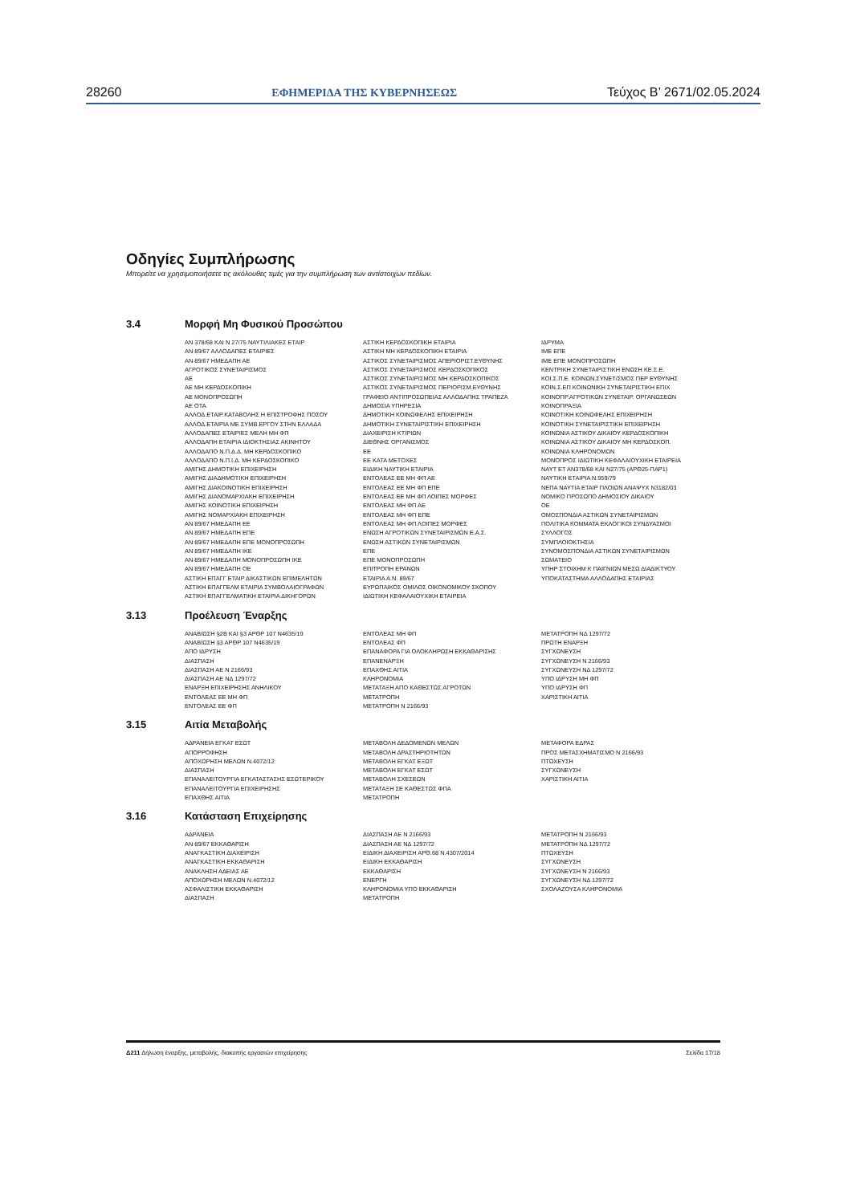28260 ΕΦΗΜΕΡΙΔΑ ΤΗΣ ΚΥΒΕΡΝΗΣΕΩΣ Τεύχος B’ 2671/02.05.2024
Οδηγίες Συμπλήρωσης
Μπορείτε να χρησιμοποιήσετε τις ακόλουθες τιμές για την συμπλήρωση των αντίστοιχων πεδίων.
3.4 Μορφή Μη Φυσικού Προσώπου
ΑΝ 378/68 ΚΑΙ Ν 27/75 ΝΑΥΤΙΛΙΑΚΕΣ ΕΤΑΙΡ
ΑΝ 89/67 ΑΛΛΟΔΑΠΕΣ ΕΤΑΙΡΙΕΣ
ΑΝ 89/67 ΗΜΕΔΑΠΗ ΑΕ
ΑΓΡΟΤΙΚΟΣ ΣΥΝΕΤΑΙΡΙΣΜΟΣ
ΑΕ
ΑΕ ΜΗ ΚΕΡΔΟΣΚΟΠΙΚΗ
ΑΕ ΜΟΝΟΠΡΟΣΩΠΗ
ΑΕ ΟΤΑ
ΑΛΛΟΔ.ΕΤΑΙΡ.ΚΑΤΑΒΟΛΗΣ Η ΕΠΙΣΤΡΟΦΗΣ ΠΟΣΟΥ
ΑΛΛΟΔ.ΕΤΑΙΡΙΑ ΜΕ ΣΥΜΒ.ΕΡΓΟΥ ΣΤΗΝ ΕΛΛΑΔΑ
ΑΛΛΟΔΑΠΕΣ ΕΤΑΙΡΙΕΣ ΜΕΛΗ ΜΗ ΦΠ
ΑΛΛΟΔΑΠΗ ΕΤΑΙΡΙΑ ΙΔΙΟΚΤΗΣΙΑΣ ΑΚΙΝΗΤΟΥ
ΑΛΛΟΔΑΠΟ Ν.Π.Δ.Δ. ΜΗ ΚΕΡΔΟΣΚΟΠΙΚΟ
ΑΛΛΟΔΑΠΟ Ν.Π.Ι.Δ. ΜΗ ΚΕΡΔΟΣΚΟΠΙΚΟ
ΑΜΙΓΗΣ ΔΗΜΟΤΙΚΗ ΕΠΙΧΕΙΡΗΣΗ
ΑΜΙΓΗΣ ΔΙΑΔΗΜΟΤΙΚΗ ΕΠΙΧΕΙΡΗΣΗ
ΑΜΙΓΗΣ ΔΙΑΚΟΙΝΟΤΙΚΗ ΕΠΙΧΕΙΡΗΣΗ
ΑΜΙΓΗΣ ΔΙΑΝΟΜΑΡΧΙΑΚΗ ΕΠΙΧΕΙΡΗΣΗ
ΑΜΙΓΗΣ ΚΟΙΝΟΤΙΚΗ ΕΠΙΧΕΙΡΗΣΗ
ΑΜΙΓΗΣ ΝΟΜΑΡΧΙΑΚΗ ΕΠΙΧΕΙΡΗΣΗ
ΑΝ 89/67 ΗΜΕΔΑΠΗ ΕΕ
ΑΝ 89/67 ΗΜΕΔΑΠΗ ΕΠΕ
ΑΝ 89/67 ΗΜΕΔΑΠΗ ΕΠΕ ΜΟΝΟΠΡΟΣΩΠΗ
ΑΝ 89/67 ΗΜΕΔΑΠΗ ΙΚΕ
ΑΝ 89/67 ΗΜΕΔΑΠΗ ΜΟΝΟΠΡΟΣΩΠΗ ΙΚΕ
ΑΝ 89/67 ΗΜΕΔΑΠΗ ΟΕ
ΑΣΤΙΚΗ ΕΠΑΓΓ ΕΤΑΙΡ ΔΙΚΑΣΤΙΚΩΝ ΕΠΙΜΕΛΗΤΩΝ
ΑΣΤΙΚΗ ΕΠΑΓΓΕΛΜ ΕΤΑΙΡΙΑ ΣΥΜΒΟΛΑΙΟΓΡΑΦΩΝ
ΑΣΤΙΚΗ ΕΠΑΓΓΕΛΜΑΤΙΚΗ ΕΤΑΙΡΙΑ ΔΙΚΗΓΟΡΩΝ
ΑΣΤΙΚΗ ΚΕΡΔΟΣΚΟΠΙΚΗ ΕΤΑΙΡΙΑ
ΑΣΤΙΚΗ ΜΗ ΚΕΡΔΟΣΚΟΠΙΚΗ ΕΤΑΙΡΙΑ
ΑΣΤΙΚΟΣ ΣΥΝΕΤΑΙΡΙΣΜΟΣ ΑΠΕΡΙΟΡΙΣΤ.ΕΥΘΥΝΗΣ
ΑΣΤΙΚΟΣ ΣΥΝΕΤΑΙΡΙΣΜΟΣ ΚΕΡΔΟΣΚΟΠΙΚΟΣ
ΑΣΤΙΚΟΣ ΣΥΝΕΤΑΙΡΙΣΜΟΣ ΜΗ ΚΕΡΔΟΣΚΟΠΙΚΟΣ
ΑΣΤΙΚΟΣ ΣΥΝΕΤΑΙΡΙΣΜΟΣ ΠΕΡΙΟΡΙΣΜ.ΕΥΘΥΝΗΣ
ΓΡΑΦΕΙΟ ΑΝΤΙΠΡΟΣΩΠΕΙΑΣ ΑΛΛΟΔΑΠΗΣ ΤΡΑΠΕΖΑ
ΔΗΜΟΣΙΑ ΥΠΗΡΕΣΙΑ
ΔΗΜΟΤΙΚΗ ΚΟΙΝΩΦΕΛΗΣ ΕΠΙΧΕΙΡΗΣΗ
ΔΗΜΟΤΙΚΗ ΣΥΝΕΤΑΙΡΙΣΤΙΚΗ ΕΠΙΧΕΙΡΗΣΗ
ΔΙΑΧΕΙΡΙΣΗ ΚΤΙΡΙΩΝ
ΔΙΕΘΝΗΣ ΟΡΓΑΝΙΣΜΟΣ
ΕΕ
ΕΕ ΚΑΤΑ ΜΕΤΟΧΕΣ
ΕΙΔΙΚΗ ΝΑΥΤΙΚΗ ΕΤΑΙΡΙΑ
ΕΝΤΟΛΕΑΣ ΕΕ ΜΗ ΦΠ ΑΕ
ΕΝΤΟΛΕΑΣ ΕΕ ΜΗ ΦΠ ΕΠΕ
ΕΝΤΟΛΕΑΣ ΕΕ ΜΗ ΦΠ ΛΟΙΠΕΣ ΜΟΡΦΕΣ
ΕΝΤΟΛΕΑΣ ΜΗ ΦΠ ΑΕ
ΕΝΤΟΛΕΑΣ ΜΗ ΦΠ ΕΠΕ
ΕΝΤΟΛΕΑΣ ΜΗ ΦΠ ΛΟΙΠΕΣ ΜΟΡΦΕΣ
ΕΝΩΣΗ ΑΓΡΟΤΙΚΩΝ ΣΥΝΕΤΑΙΡΙΣΜΩΝ Ε.Α.Σ.
ΕΝΩΣΗ ΑΣΤΙΚΩΝ ΣΥΝΕΤΑΙΡΙΣΜΩΝ
ΕΠΕ
ΕΠΕ ΜΟΝΟΠΡΟΣΩΠΗ
ΕΠΙΤΡΟΠΗ ΕΡΑΝΩΝ
ΕΤΑΙΡΙΑ Α.Ν. 89/67
ΕΥΡΩΠΑΙΚΟΣ ΟΜΙΛΟΣ ΟΙΚΟΝΟΜΙΚΟΥ ΣΚΟΠΟΥ
ΙΔΙΩΤΙΚΗ ΚΕΦΑΛΑΙΟΥΧΙΚΗ ΕΤΑΙΡΕΙΑ
ΙΔΡΥΜΑ
ΙΜΕ ΕΠΕ
ΙΜΕ ΕΠΕ ΜΟΝΟΠΡΟΣΩΠΗ
ΚΕΝΤΡΙΚΗ ΣΥΝΕΤΑΙΡΙΣΤΙΚΗ ΕΝΩΣΗ ΚΕ.Σ.Ε.
ΚΟΙ.Σ.Π.Ε. ΚΟΙΝΩΝ.ΣΥΝΕΤ/ΣΜΟΣ ΠΕΡ ΕΥΘΥΝΗΣ
ΚΟΙΝ.Σ.ΕΠ ΚΟΙΝΩΝΙΚΗ ΣΥΝΕΤΑΙΡΙΣΤΙΚΗ ΕΠΙΧ
ΚΟΙΝΟΠΡ.ΑΓΡΟΤΙΚΩΝ ΣΥΝΕΤΑΙΡ. ΟΡΓΑΝΩΣΕΩΝ
ΚΟΙΝΟΠΡΑΞΙΑ
ΚΟΙΝΟΤΙΚΗ ΚΟΙΝΩΦΕΛΗΣ ΕΠΙΧΕΙΡΗΣΗ
ΚΟΙΝΟΤΙΚΗ ΣΥΝΕΤΑΙΡΙΣΤΙΚΗ ΕΠΙΧΕΙΡΗΣΗ
ΚΟΙΝΩΝΙΑ ΑΣΤΙΚΟΥ ΔΙΚΑΙΟΥ ΚΕΡΔΟΣΚΟΠΙΚΗ
ΚΟΙΝΩΝΙΑ ΑΣΤΙΚΟΥ ΔΙΚΑΙΟΥ ΜΗ ΚΕΡΔΟΣΚΟΠ.
ΚΟΙΝΩΝΙΑ ΚΛΗΡΟΝΟΜΩΝ
ΜΟΝΟΠΡΟΣ ΙΔΙΩΤΙΚΗ ΚΕΦΑΛΑΙΟΥΧΙΚΗ ΕΤΑΙΡΕΙΑ
ΝΑΥΤ ΕΤ ΑΝ378/68 ΚΑΙ Ν27/75 (ΑΡΘ25-ΠΑΡ1)
ΝΑΥΤΙΚΗ ΕΤΑΙΡΙΑ Ν.959/79
ΝΕΠΑ ΝΑΥΤΙΑ ΕΤΑΙΡ ΠΛΟΙΩΝ ΑΝΑΨΥΧ Ν3182/03
ΝΟΜΙΚΟ ΠΡΟΣΩΠΟ ΔΗΜΟΣΙΟΥ ΔΙΚΑΙΟΥ
ΟΕ
ΟΜΟΣΠΟΝΔΙΑ ΑΣΤΙΚΩΝ ΣΥΝΕΤΑΙΡΙΣΜΩΝ
ΠΟΛΙΤΙΚΑ ΚΟΜΜΑΤΑ ΕΚΛΟΓΙΚΟΙ ΣΥΝΔΥΑΣΜΟΙ
ΣΥΛΛΟΓΟΣ
ΣΥΜΠΛΟΙΟΚΤΗΣΙΑ
ΣΥΝΟΜΟΣΠΟΝΔΙΑ ΑΣΤΙΚΩΝ ΣΥΝΕΤΑΙΡΙΣΜΩΝ
ΣΩΜΑΤΕΙΟ
ΥΠΗΡ ΣΤΟΙΧΗΜ Κ ΠΑΙΓΝΙΩΝ ΜΕΣΩ ΔΙΑΔΙΚΤΥΟΥ
ΥΠΟΚΑΤΑΣΤΗΜΑ ΑΛΛΟΔΑΠΗΣ ΕΤΑΙΡΙΑΣ
3.13 Προέλευση Έναρξης
ΑΝΑΒΙΩΣΗ §2Β ΚΑΙ §3 ΑΡΘΡ 107 Ν4635/19
ΑΝΑΒΙΩΣΗ §3 ΑΡΘΡ 107 Ν4635/19
ΑΠΟ ΙΔΡΥΣΗ
ΔΙΑΣΠΑΣΗ
ΔΙΑΣΠΑΣΗ ΑΕ Ν 2166/93
ΔΙΑΣΠΑΣΗ ΑΕ ΝΔ 1297/72
ΕΝΑΡΞΗ ΕΠΙΧΕΙΡΗΣΗΣ ΑΝΗΛΙΚΟΥ
ΕΝΤΟΛΕΑΣ ΕΕ ΜΗ ΦΠ
ΕΝΤΟΛΕΑΣ ΕΕ ΦΠ
ΕΝΤΟΛΕΑΣ ΜΗ ΦΠ
ΕΝΤΟΛΕΑΣ ΦΠ
ΕΠΑΝΑΦΟΡΑ ΓΙΑ ΟΛΟΚΛΗΡΩΣΗ ΕΚΚΑΘΑΡΙΣΗΣ
ΕΠΑΝΕΝΑΡΞΗ
ΕΠΑΧΘΗΣ ΑΙΤΙΑ
ΚΛΗΡΟΝΟΜΙΑ
ΜΕΤΑΤΑΞΗ ΑΠΟ ΚΑΘΕΣΤΩΣ ΑΓΡΟΤΩΝ
ΜΕΤΑΤΡΟΠΗ
ΜΕΤΑΤΡΟΠΗ Ν 2166/93
ΜΕΤΑΤΡΟΠΗ ΝΔ 1297/72
ΠΡΩΤΗ ΕΝΑΡΞΗ
ΣΥΓΧΩΝΕΥΣΗ
ΣΥΓΧΩΝΕΥΣΗ Ν 2166/93
ΣΥΓΧΩΝΕΥΣΗ ΝΔ 1297/72
ΥΠΟ ΙΔΡΥΣΗ ΜΗ ΦΠ
ΥΠΟ ΙΔΡΥΣΗ ΦΠ
ΧΑΡΙΣΤΙΚΗ ΑΙΤΙΑ
3.15 Αιτία Μεταβολής
ΑΔΡΑΝΕΙΑ ΕΓΚΑΤ ΕΣΩΤ
ΑΠΟΡΡΟΦΗΣΗ
ΑΠΟΧΩΡΗΣΗ ΜΕΛΩΝ Ν.4072/12
ΔΙΑΣΠΑΣΗ
ΕΠΑΝΑΛΕΙΤΟΥΡΓΙΑ ΕΓΚΑΤΑΣΤΑΣΗΣ ΕΣΩΤΕΡΙΚΟΥ
ΕΠΑΝΑΛΕΙΤΟΥΡΓΙΑ ΕΠΙΧΕΙΡΗΣΗΣ
ΕΠΑΧΘΗΣ ΑΙΤΙΑ
ΜΕΤΑΒΟΛΗ ΔΕΔΟΜΕΝΩΝ ΜΕΛΩΝ
ΜΕΤΑΒΟΛΗ ΔΡΑΣΤΗΡΙΟΤΗΤΩΝ
ΜΕΤΑΒΟΛΗ ΕΓΚΑΤ ΕΞΩΤ
ΜΕΤΑΒΟΛΗ ΕΓΚΑΤ ΕΣΩΤ
ΜΕΤΑΒΟΛΗ ΣΧΕΣΕΩΝ
ΜΕΤΑΤΑΞΗ ΣΕ ΚΑΘΕΣΤΩΣ ΦΠΑ
ΜΕΤΑΤΡΟΠΗ
ΜΕΤΑΦΟΡΑ ΕΔΡΑΣ
ΠΡΟΣ ΜΕΤΑΣΧΗΜΑΤΙΣΜΟ Ν 2166/93
ΠΤΩΧΕΥΣΗ
ΣΥΓΧΩΝΕΥΣΗ
ΧΑΡΙΣΤΙΚΗ ΑΙΤΙΑ
3.16 Κατάσταση Επιχείρησης
ΑΔΡΑΝΕΙΑ
ΑΝ 89/67 ΕΚΚΑΘΑΡΙΣΗ
ΑΝΑΓΚΑΣΤΙΚΗ ΔΙΑΧΕΙΡΙΣΗ
ΑΝΑΓΚΑΣΤΙΚΗ ΕΚΚΑΘΑΡΙΣΗ
ΑΝΑΚΛΗΣΗ ΑΔΕΙΑΣ ΑΕ
ΑΠΟΧΩΡΗΣΗ ΜΕΛΩΝ Ν.4072/12
ΑΣΦΑΛΙΣΤΙΚΗ ΕΚΚΑΘΑΡΙΣΗ
ΔΙΑΣΠΑΣΗ
ΔΙΑΣΠΑΣΗ ΑΕ Ν 2166/93
ΔΙΑΣΠΑΣΗ ΑΕ ΝΔ 1297/72
ΕΙΔΙΚΗ ΔΙΑΧΕΙΡΙΣΗ ΑΡΘ.68 Ν.4307/2014
ΕΙΔΙΚΗ ΕΚΚΑΘΑΡΙΣΗ
ΕΚΚΑΘΑΡΙΣΗ
ΕΝΕΡΓΗ
ΚΛΗΡΟΝΟΜΙΑ ΥΠΟ ΕΚΚΑΘΑΡΙΣΗ
ΜΕΤΑΤΡΟΠΗ
ΜΕΤΑΤΡΟΠΗ Ν 2166/93
ΜΕΤΑΤΡΟΠΗ ΝΔ 1297/72
ΠΤΩΧΕΥΣΗ
ΣΥΓΧΩΝΕΥΣΗ
ΣΥΓΧΩΝΕΥΣΗ Ν 2166/93
ΣΥΓΧΩΝΕΥΣΗ ΝΔ 1297/72
ΣΧΟΛΑΖΟΥΣΑ ΚΛΗΡΟΝΟΜΙΑ
Δ211 Δήλωση έναρξης, μεταβολής, διακοπής εργασιών επιχείρησης Σελίδα 17/18